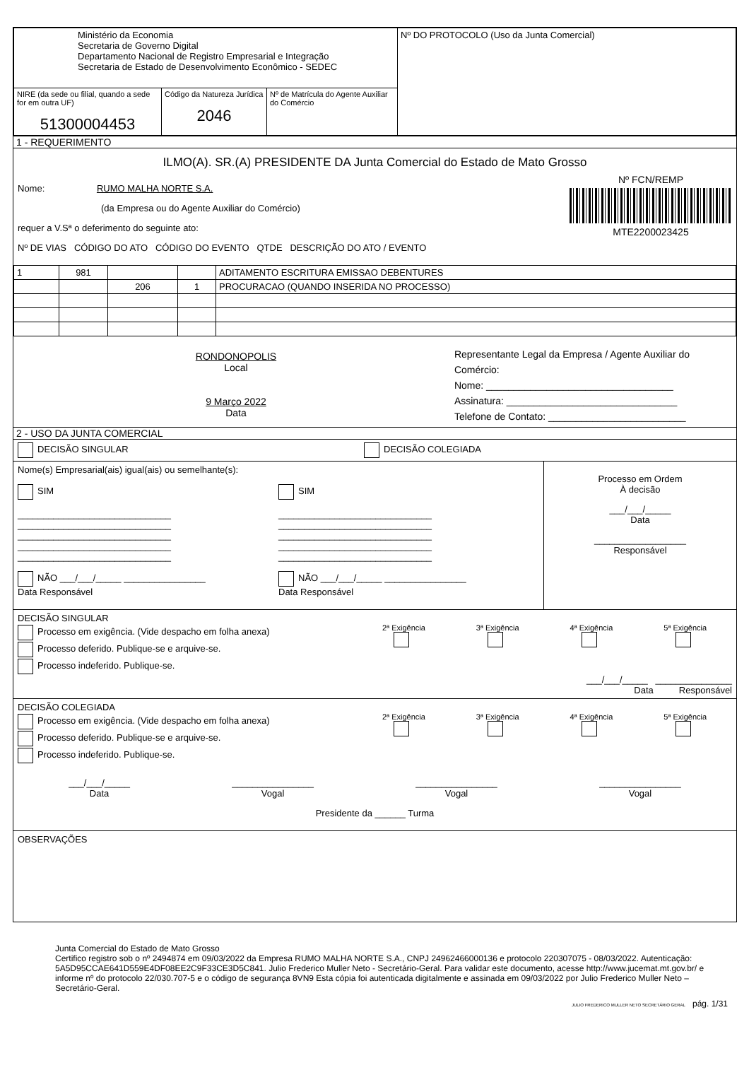| Ministério da Economia Secretaria de Governo Digital Departamento Nacional de Registro Empresarial e Integração Secretaria de Estado de Desenvolvimento Econômico - SEDEC | | | Nº DO PROTOCOLO (Uso da Junta Comercial) |
| NIRE (da sede ou filial, quando a sede for em outra UF) 51300004453 | Código da Natureza Jurídica 2046 | Nº de Matrícula do Agente Auxiliar do Comércio | |
1 - REQUERIMENTO
ILMO(A). SR.(A) PRESIDENTE DA Junta Comercial do Estado de Mato Grosso
Nome: RUMO MALHA NORTE S.A.
(da Empresa ou do Agente Auxiliar do Comércio)
requer a V.Sª o deferimento do seguinte ato:
Nº DE VIAS CÓDIGO DO ATO CÓDIGO DO EVENTO QTDE DESCRIÇÃO DO ATO / EVENTO
Nº FCN/REMP
MTE2200023425
| 1 | 981 | | | ADITAMENTO ESCRITURA EMISSAO DEBENTURES |
| | | 206 | 1 | PROCURACAO (QUANDO INSERIDA NO PROCESSO) |
RONDONOPOLIS
Local
9 Março 2022
Data
Representante Legal da Empresa / Agente Auxiliar do Comércio:
Nome: __________________________________
Assinatura: _______________________________
Telefone de Contato: _________________________
2 - USO DA JUNTA COMERCIAL
DECISÃO SINGULAR DECISÃO COLEGIADA
Nome(s) Empresarial(ais) igual(ais) ou semelhante(s):
SIM
______________________________
______________________________
______________________________
______________________________
______________________________
NÃO ___/___/_____ ________________
Data Responsável
SIM
______________________________
______________________________
______________________________
______________________________
______________________________
NÃO ___/___/_____ ________________
Data Responsável
Processo em Ordem
À decisão
___/___/_____
Data
__________________
Responsável
DECISÃO SINGULAR
Processo em exigência. (Vide despacho em folha anexa)
Processo deferido. Publique-se e arquive-se.
Processo indeferido. Publique-se.
2ª Exigência
3ª Exigência
4ª Exigência
5ª Exigência
___/___/_____ _______________
Data Responsável
DECISÃO COLEGIADA
Processo em exigência. (Vide despacho em folha anexa)
Processo deferido. Publique-se e arquive-se.
Processo indeferido. Publique-se.
2ª Exigência
3ª Exigência
4ª Exigência
5ª Exigência
___/___/_____
Data
________________
Vogal
________________
Vogal
________________
Vogal
Presidente da ______ Turma
OBSERVAÇÕES
Junta Comercial do Estado de Mato Grosso
Certifico registro sob o nº 2494874 em 09/03/2022 da Empresa RUMO MALHA NORTE S.A., CNPJ 24962466000136 e protocolo 220307075 - 08/03/2022. Autenticação: 5A5D95CCAE641D559E4DF08EE2C9F33CE3D5C841. Julio Frederico Muller Neto - Secretário-Geral. Para validar este documento, acesse http://www.jucemat.mt.gov.br/ e informe nº do protocolo 22/030.707-5 e o código de segurança 8VN9 Esta cópia foi autenticada digitalmente e assinada em 09/03/2022 por Julio Frederico Muller Neto – Secretário-Geral.
JULIO FREDERICO MULLER NETO SECRETÁRIO GERAL pág. 1/31